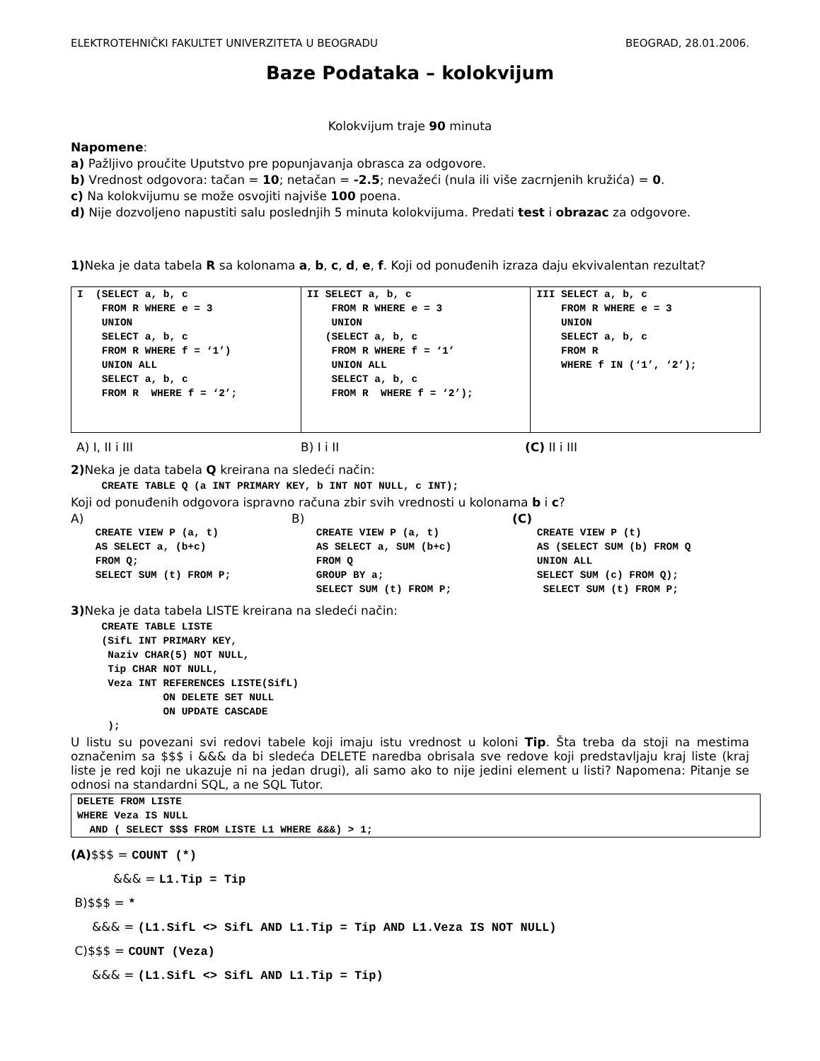ELEKTROTEHNIČKI FAKULTET UNIVERZITETA U BEOGRADU BEOGRAD, 28.01.2006.
Baze Podataka – kolokvijum
Kolokvijum traje 90 minuta
Napomene:
a) Pažljivo proučite Uputstvo pre popunjavanja obrasca za odgovore.
b) Vrednost odgovora: tačan = 10; netačan = -2.5; nevažeći (nula ili više zacrnjenih kružića) = 0.
c) Na kolokvijumu se može osvojiti najviše 100 poena.
d) Nije dozvoljeno napustiti salu poslednjih 5 minuta kolokvijuma. Predati test i obrazac za odgovore.
1) Neka je data tabela R sa kolonama a, b, c, d, e, f. Koji od ponuđenih izraza daju ekvivalentan rezultat?
| I (SELECT a, b, c FROM R WHERE e = 3 UNION SELECT a, b, c FROM R WHERE f = ‘1’) UNION ALL SELECT a, b, c FROM R WHERE f = ‘2’; | II SELECT a, b, c FROM R WHERE e = 3 UNION (SELECT a, b, c FROM R WHERE f = ‘1’ UNION ALL SELECT a, b, c FROM R WHERE f = ‘2’); | III SELECT a, b, c FROM R WHERE e = 3 UNION SELECT a, b, c FROM R WHERE f IN (‘1’, ‘2’); |
A) I, II i III B) I i II (C) II i III
2) Neka je data tabela Q kreirana na sledeći način:
     CREATE TABLE Q (a INT PRIMARY KEY, b INT NOT NULL, c INT);
Koji od ponuđenih odgovora ispravno računa zbir svih vrednosti u kolonama b i c?
A)
    CREATE VIEW P (a, t)
    AS SELECT a, (b+c)
    FROM Q;
    SELECT SUM (t) FROM P;
B)
    CREATE VIEW P (a, t)
    AS SELECT a, SUM (b+c)
    FROM Q
    GROUP BY a;
    SELECT SUM (t) FROM P;
(C)
    CREATE VIEW P (t)
    AS (SELECT SUM (b) FROM Q
    UNION ALL
    SELECT SUM (c) FROM Q);
     SELECT SUM (t) FROM P;
3) Neka je data tabela LISTE kreirana na sledeći način:
     CREATE TABLE LISTE
     (SifL INT PRIMARY KEY,
      Naziv CHAR(5) NOT NULL,
      Tip CHAR NOT NULL,
      Veza INT REFERENCES LISTE(SifL)
               ON DELETE SET NULL
               ON UPDATE CASCADE
      );
U listu su povezani svi redovi tabele koji imaju istu vrednost u koloni Tip. Šta treba da stoji na mestima označenim sa $$$ i &&& da bi sledeća DELETE naredba obrisala sve redove koji predstavljaju kraj liste (kraj liste je red koji ne ukazuje ni na jedan drugi), ali samo ako to nije jedini element u listi? Napomena: Pitanje se odnosi na standardni SQL, a ne SQL Tutor.
DELETE FROM LISTE
WHERE Veza IS NULL
  AND ( SELECT $$$ FROM LISTE L1 WHERE &&&) > 1;
(A)$$$ = COUNT (*)
&&& = L1.Tip = Tip
B)$$$ = *
&&& = (L1.SifL <> SifL AND L1.Tip = Tip AND L1.Veza IS NOT NULL)
C)$$$ = COUNT (Veza)
&&& = (L1.SifL <> SifL AND L1.Tip = Tip)